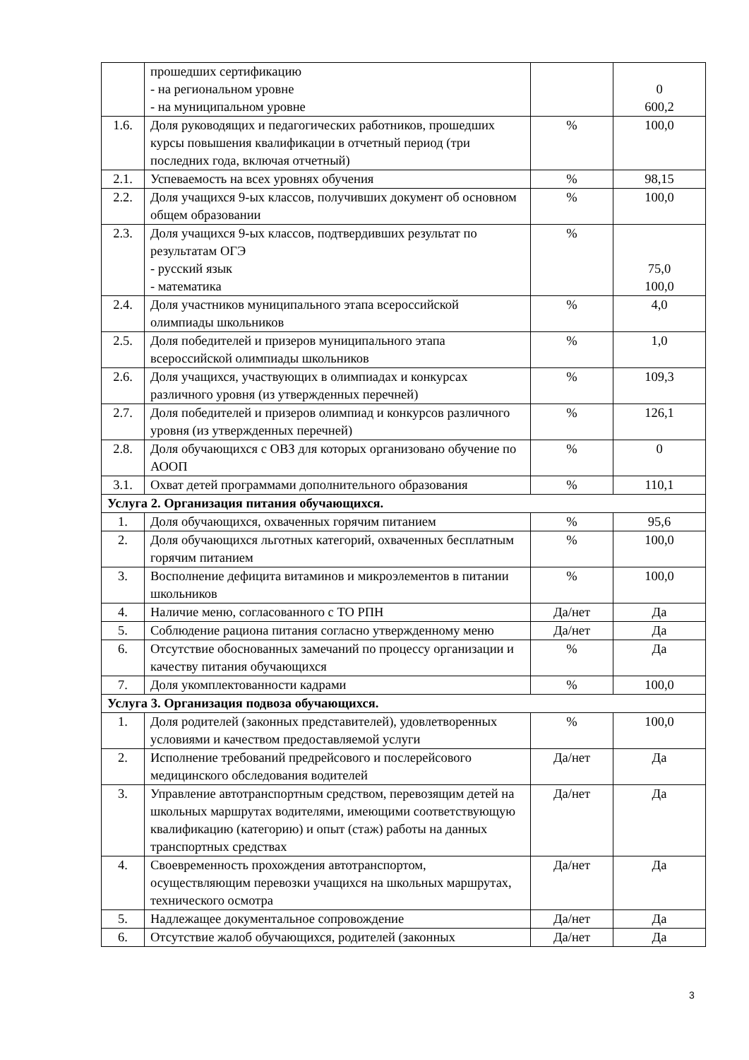| | прошедших сертификацию - на региональном уровне - на муниципальном уровне | | 0 600,2 |
| 1.6. | Доля руководящих и педагогических работников, прошедших курсы повышения квалификации в отчетный период (три последних года, включая отчетный) | % | 100,0 |
| 2.1. | Успеваемость на всех уровнях обучения | % | 98,15 |
| 2.2. | Доля учащихся 9-ых классов, получивших документ об основном общем образовании | % | 100,0 |
| 2.3. | Доля учащихся 9-ых классов, подтвердивших результат по результатам ОГЭ - русский язык - математика | % | 75,0 100,0 |
| 2.4. | Доля участников муниципального этапа всероссийской олимпиады школьников | % | 4,0 |
| 2.5. | Доля победителей и призеров муниципального этапа всероссийской олимпиады школьников | % | 1,0 |
| 2.6. | Доля учащихся, участвующих в олимпиадах и конкурсах различного уровня (из утвержденных перечней) | % | 109,3 |
| 2.7. | Доля победителей и призеров олимпиад и конкурсов различного уровня (из утвержденных перечней) | % | 126,1 |
| 2.8. | Доля обучающихся с ОВЗ для которых организовано обучение по АООП | % | 0 |
| 3.1. | Охват детей программами дополнительного образования | % | 110,1 |
| Услуга 2. Организация питания обучающихся. | | | |
| 1. | Доля обучающихся, охваченных горячим питанием | % | 95,6 |
| 2. | Доля обучающихся льготных категорий, охваченных бесплатным горячим питанием | % | 100,0 |
| 3. | Восполнение дефицита витаминов и микроэлементов в питании школьников | % | 100,0 |
| 4. | Наличие меню, согласованного с ТО РПН | Да/нет | Да |
| 5. | Соблюдение рациона питания согласно утвержденному меню | Да/нет | Да |
| 6. | Отсутствие обоснованных замечаний по процессу организации и качеству питания обучающихся | % | Да |
| 7. | Доля укомплектованности кадрами | % | 100,0 |
| Услуга 3. Организация подвоза обучающихся. | | | |
| 1. | Доля родителей (законных представителей), удовлетворенных условиями и качеством предоставляемой услуги | % | 100,0 |
| 2. | Исполнение требований предрейсового и послерейсового медицинского обследования водителей | Да/нет | Да |
| 3. | Управление автотранспортным средством, перевозящим детей на школьных маршрутах водителями, имеющими соответствующую квалификацию (категорию) и опыт (стаж) работы на данных транспортных средствах | Да/нет | Да |
| 4. | Своевременность прохождения автотранспортом, осуществляющим перевозки учащихся на школьных маршрутах, технического осмотра | Да/нет | Да |
| 5. | Надлежащее документальное сопровождение | Да/нет | Да |
| 6. | Отсутствие жалоб обучающихся, родителей (законных | Да/нет | Да |
3